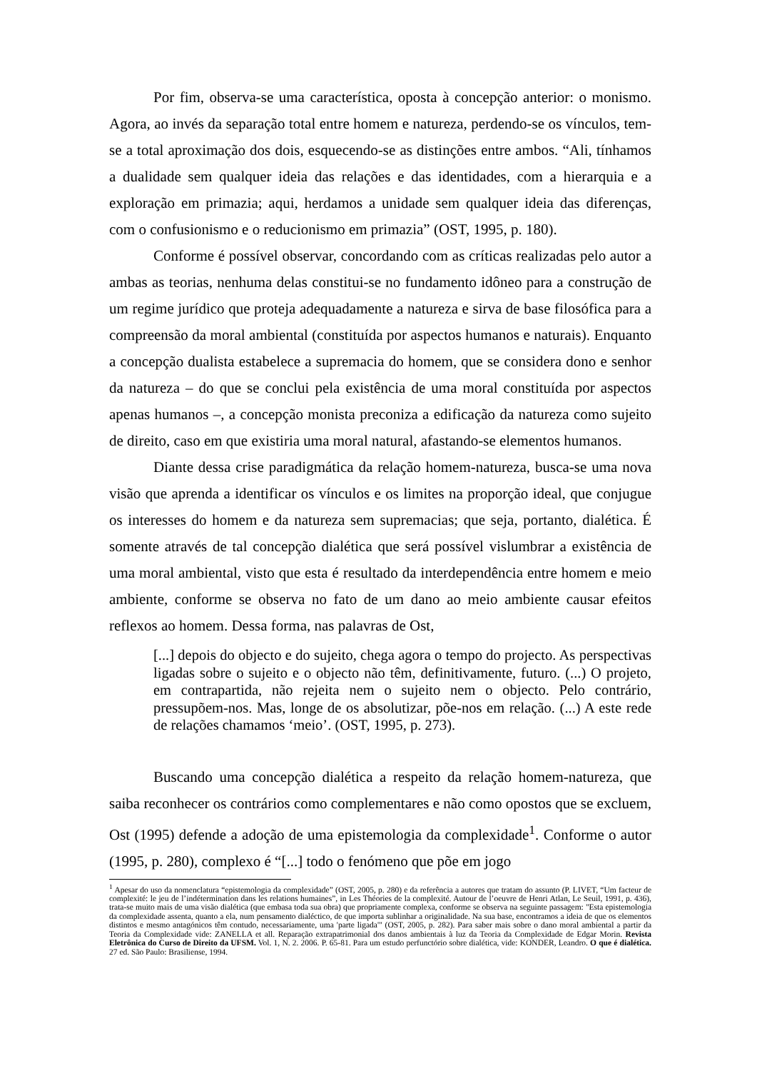Por fim, observa-se uma característica, oposta à concepção anterior: o monismo. Agora, ao invés da separação total entre homem e natureza, perdendo-se os vínculos, tem-se a total aproximação dos dois, esquecendo-se as distinções entre ambos. “Ali, tínhamos a dualidade sem qualquer ideia das relações e das identidades, com a hierarquia e a exploração em primazia; aqui, herdamos a unidade sem qualquer ideia das diferenças, com o confusionismo e o reducionismo em primazia” (OST, 1995, p. 180).
Conforme é possível observar, concordando com as críticas realizadas pelo autor a ambas as teorias, nenhuma delas constitui-se no fundamento idôneo para a construção de um regime jurídico que proteja adequadamente a natureza e sirva de base filosófica para a compreensão da moral ambiental (constituída por aspectos humanos e naturais). Enquanto a concepção dualista estabelece a supremacia do homem, que se considera dono e senhor da natureza – do que se conclui pela existência de uma moral constituída por aspectos apenas humanos –, a concepção monista preconiza a edificação da natureza como sujeito de direito, caso em que existiria uma moral natural, afastando-se elementos humanos.
Diante dessa crise paradigmática da relação homem-natureza, busca-se uma nova visão que aprenda a identificar os vínculos e os limites na proporção ideal, que conjugue os interesses do homem e da natureza sem supremacias; que seja, portanto, dialética. É somente através de tal concepção dialética que será possível vislumbrar a existência de uma moral ambiental, visto que esta é resultado da interdependência entre homem e meio ambiente, conforme se observa no fato de um dano ao meio ambiente causar efeitos reflexos ao homem. Dessa forma, nas palavras de Ost,
[...] depois do objecto e do sujeito, chega agora o tempo do projecto. As perspectivas ligadas sobre o sujeito e o objecto não têm, definitivamente, futuro. (...) O projeto, em contrapartida, não rejeita nem o sujeito nem o objecto. Pelo contrário, pressupõem-nos. Mas, longe de os absolutizar, põe-nos em relação. (...) A este rede de relações chamamos ‘meio’. (OST, 1995, p. 273).
Buscando uma concepção dialética a respeito da relação homem-natureza, que saiba reconhecer os contrários como complementares e não como opostos que se excluem, Ost (1995) defende a adoção de uma epistemologia da complexidade<sup>1</sup>. Conforme o autor (1995, p. 280), complexo é “[...] todo o fenómeno que põe em jogo
<sup>1</sup> Apesar do uso da nomenclatura “epistemologia da complexidade” (OST, 2005, p. 280) e da referência a autores que tratam do assunto (P. LIVET, “Um facteur de complexité: le jeu de l’indétermination dans les relations humaines”, in Les Théories de la complexité. Autour de l’oeuvre de Henri Atlan, Le Seuil, 1991, p. 436), trata-se muito mais de uma visão dialética (que embasa toda sua obra) que propriamente complexa, conforme se observa na seguinte passagem: "Esta epistemologia da complexidade assenta, quanto a ela, num pensamento dialéctico, de que importa sublinhar a originalidade. Na sua base, encontramos a ideia de que os elementos distintos e mesmo antagónicos têm contudo, necessariamente, uma 'parte ligada'" (OST, 2005, p. 282). Para saber mais sobre o dano moral ambiental a partir da Teoria da Complexidade vide: ZANELLA et all. Reparação extrapatrimonial dos danos ambientais à luz da Teoria da Complexidade de Edgar Morin. Revista Eletrônica do Curso de Direito da UFSM. Vol. 1, N. 2. 2006. P. 65-81. Para um estudo perfunctório sobre dialética, vide: KONDER, Leandro. O que é dialética. 27 ed. São Paulo: Brasiliense, 1994.